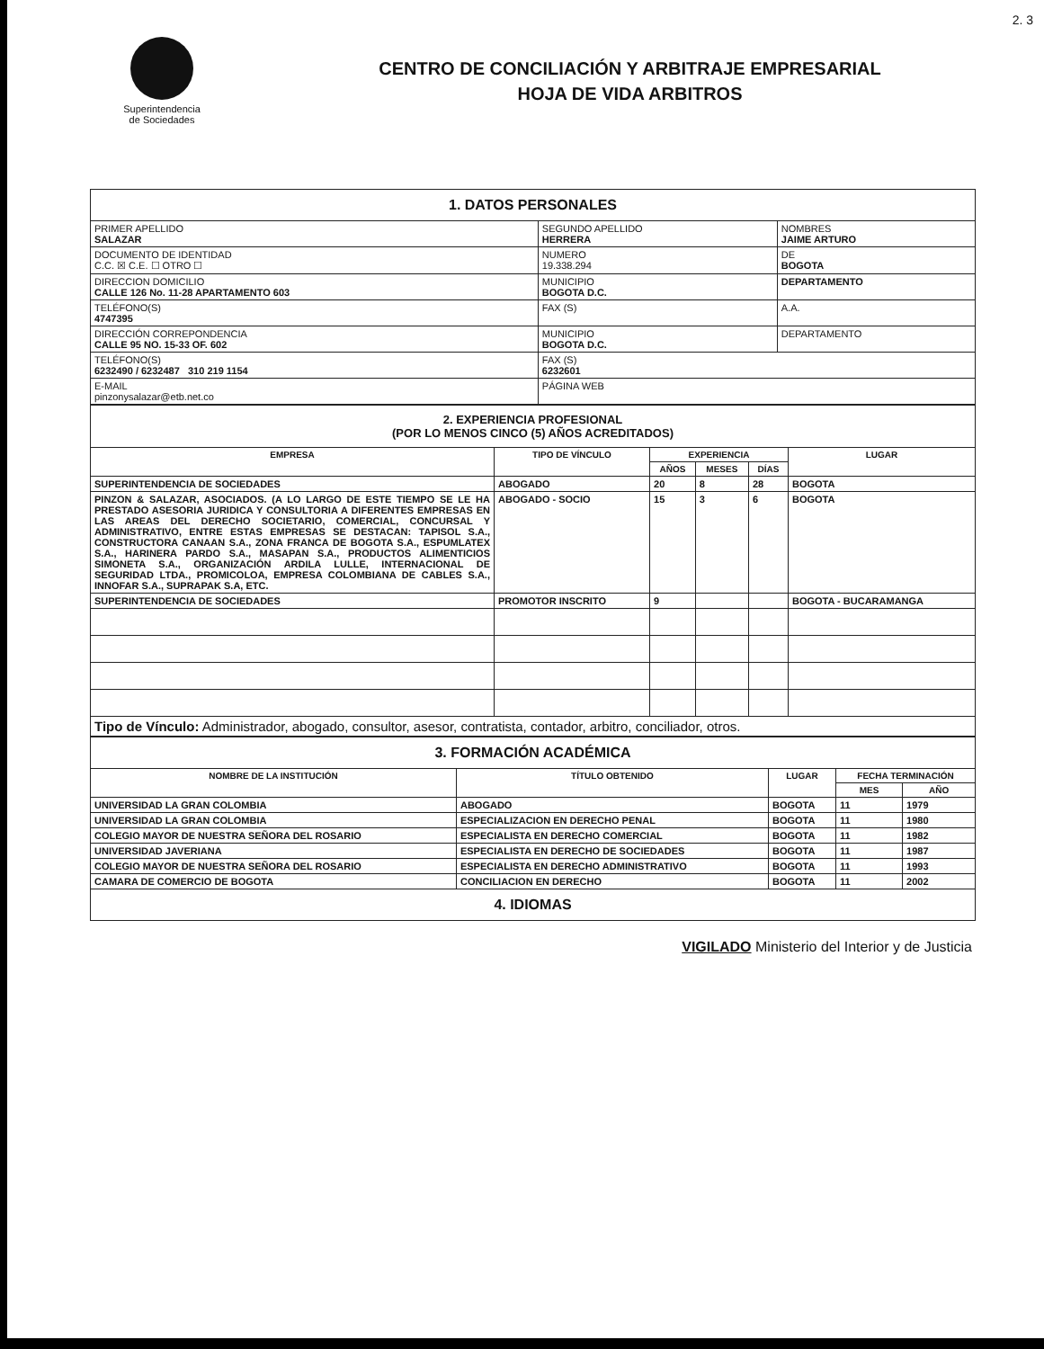2. 3
Superintendencia
de Sociedades
CENTRO DE CONCILIACIÓN Y ARBITRAJE EMPRESARIAL
HOJA DE VIDA ARBITROS
| 1. DATOS PERSONALES | | | |
| PRIMER APELLIDO SALAZAR | SEGUNDO APELLIDO HERRERA | | NOMBRES JAIME ARTURO |
| DOCUMENTO DE IDENTIDAD C.C. ☒ C.E. ☐ OTRO ☐ | NUMERO 19.338.294 | | DE BOGOTA |
| DIRECCION DOMICILIO CALLE 126 No. 11-28 APARTAMENTO 603 | | MUNICIPIO BOGOTA D.C. | DEPARTAMENTO |
| TELÉFONO(S) 4747395 | | FAX (S) | A.A. |
| DIRECCIÓN CORREPONDENCIA CALLE 95 NO. 15-33 OF. 602 | | MUNICIPIO BOGOTA D.C. | DEPARTAMENTO |
| TELÉFONO(S) 6232490 / 6232487 310 219 1154 | | FAX (S) 6232601 | |
| E-MAIL pinzonysalazar@etb.net.co | | PÁGINA WEB | |
| 2. EXPERIENCIA PROFESIONAL (POR LO MENOS CINCO (5) AÑOS ACREDITADOS) | | | | | |
| EMPRESA | TIPO DE VÍNCULO | EXPERIENCIA | | | LUGAR |
| | | AÑOS | MESES | DÍAS | |
| SUPERINTENDENCIA DE SOCIEDADES | ABOGADO | 20 | 8 | 28 | BOGOTA |
| PINZON & SALAZAR, ASOCIADOS. (A LO LARGO DE ESTE TIEMPO SE LE HA PRESTADO ASESORIA JURIDICA Y CONSULTORIA A DIFERENTES EMPRESAS EN LAS AREAS DEL DERECHO SOCIETARIO, COMERCIAL, CONCURSAL Y ADMINISTRATIVO, ENTRE ESTAS EMPRESAS SE DESTACAN: TAPISOL S.A., CONSTRUCTORA CANAAN S.A., ZONA FRANCA DE BOGOTA S.A., ESPUMLATEX S.A., HARINERA PARDO S.A., MASAPAN S.A., PRODUCTOS ALIMENTICIOS SIMONETA S.A., ORGANIZACIÓN ARDILA LULLE, INTERNACIONAL DE SEGURIDAD LTDA., PROMICOLOA, EMPRESA COLOMBIANA DE CABLES S.A., INNOFAR S.A., SUPRAPAK S.A, ETC. | ABOGADO - SOCIO | 15 | 3 | 6 | BOGOTA |
| SUPERINTENDENCIA DE SOCIEDADES | PROMOTOR INSCRITO | 9 | | | BOGOTA - BUCARAMANGA |
| Tipo de Vínculo: Administrador, abogado, consultor, asesor, contratista, contador, arbitro, conciliador, otros. | | | | | |
| 3. FORMACIÓN ACADÉMICA | | | | |
| NOMBRE DE LA INSTITUCIÓN | TÍTULO OBTENIDO | LUGAR | FECHA TERMINACIÓN | |
| | | | MES | AÑO |
| UNIVERSIDAD LA GRAN COLOMBIA | ABOGADO | BOGOTA | 11 | 1979 |
| UNIVERSIDAD LA GRAN COLOMBIA | ESPECIALIZACION EN DERECHO PENAL | BOGOTA | 11 | 1980 |
| COLEGIO MAYOR DE NUESTRA SEÑORA DEL ROSARIO | ESPECIALISTA EN DERECHO COMERCIAL | BOGOTA | 11 | 1982 |
| UNIVERSIDAD JAVERIANA | ESPECIALISTA EN DERECHO DE SOCIEDADES | BOGOTA | 11 | 1987 |
| COLEGIO MAYOR DE NUESTRA SEÑORA DEL ROSARIO | ESPECIALISTA EN DERECHO ADMINISTRATIVO | BOGOTA | 11 | 1993 |
| CAMARA DE COMERCIO DE BOGOTA | CONCILIACION EN DERECHO | BOGOTA | 11 | 2002 |
| 4. IDIOMAS | | | | |
VIGILADO Ministerio del Interior y de Justicia